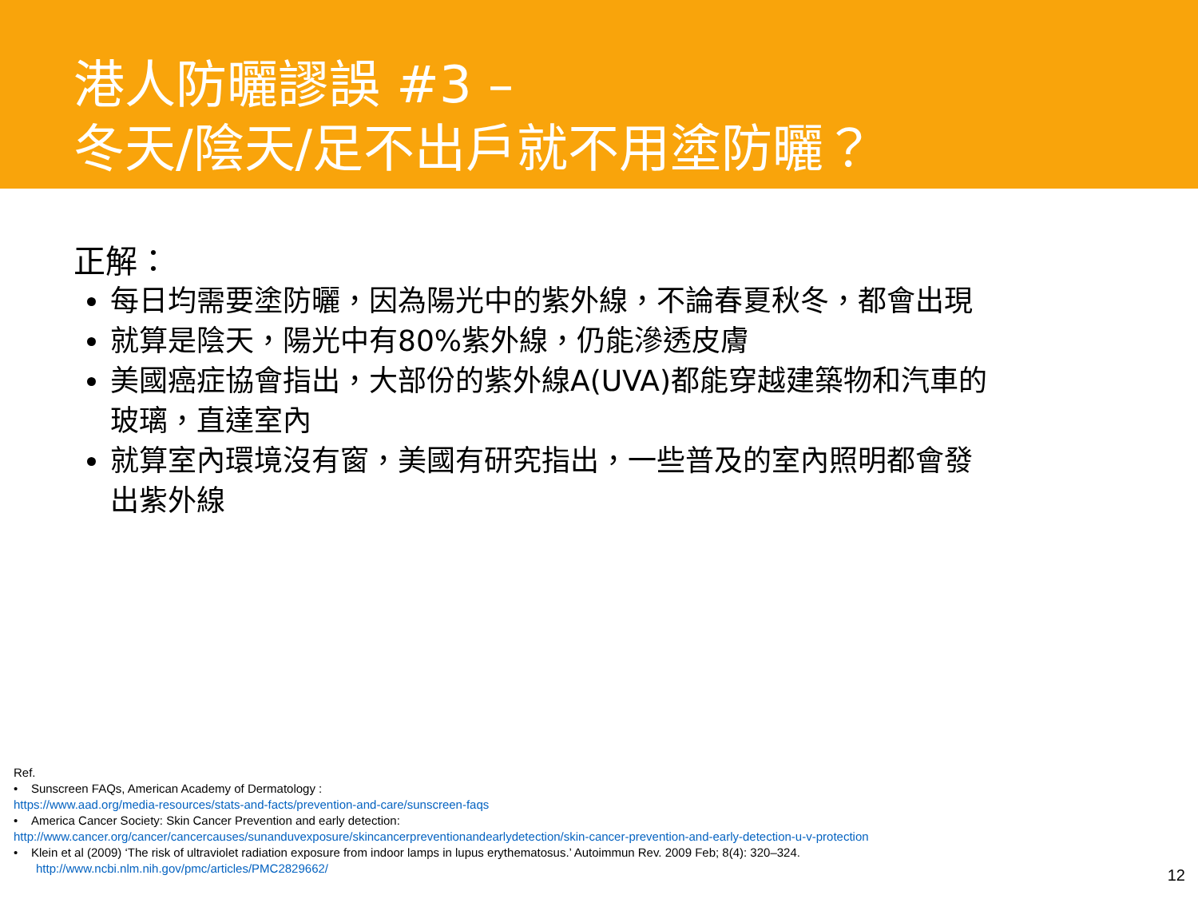港人防曬謬誤 #3 –
冬天/陰天/足不出戶就不用塗防曬？
正解：
每日均需要塗防曬，因為陽光中的紫外線，不論春夏秋冬，都會出現
就算是陰天，陽光中有80%紫外線，仍能滲透皮膚
美國癌症協會指出，大部份的紫外線A(UVA)都能穿越建築物和汽車的玻璃，直達室內
就算室內環境沒有窗，美國有研究指出，一些普及的室內照明都會發出紫外線
Ref.
• Sunscreen FAQs, American Academy of Dermatology :
https://www.aad.org/media-resources/stats-and-facts/prevention-and-care/sunscreen-faqs
• America Cancer Society: Skin Cancer Prevention and early detection:
http://www.cancer.org/cancer/cancercauses/sunanduvexposure/skincancerpreventionandearlydetection/skin-cancer-prevention-and-early-detection-u-v-protection
• Klein et al (2009) ‘The risk of ultraviolet radiation exposure from indoor lamps in lupus erythematosus.’ Autoimmun Rev. 2009 Feb; 8(4): 320–324.
http://www.ncbi.nlm.nih.gov/pmc/articles/PMC2829662/
12